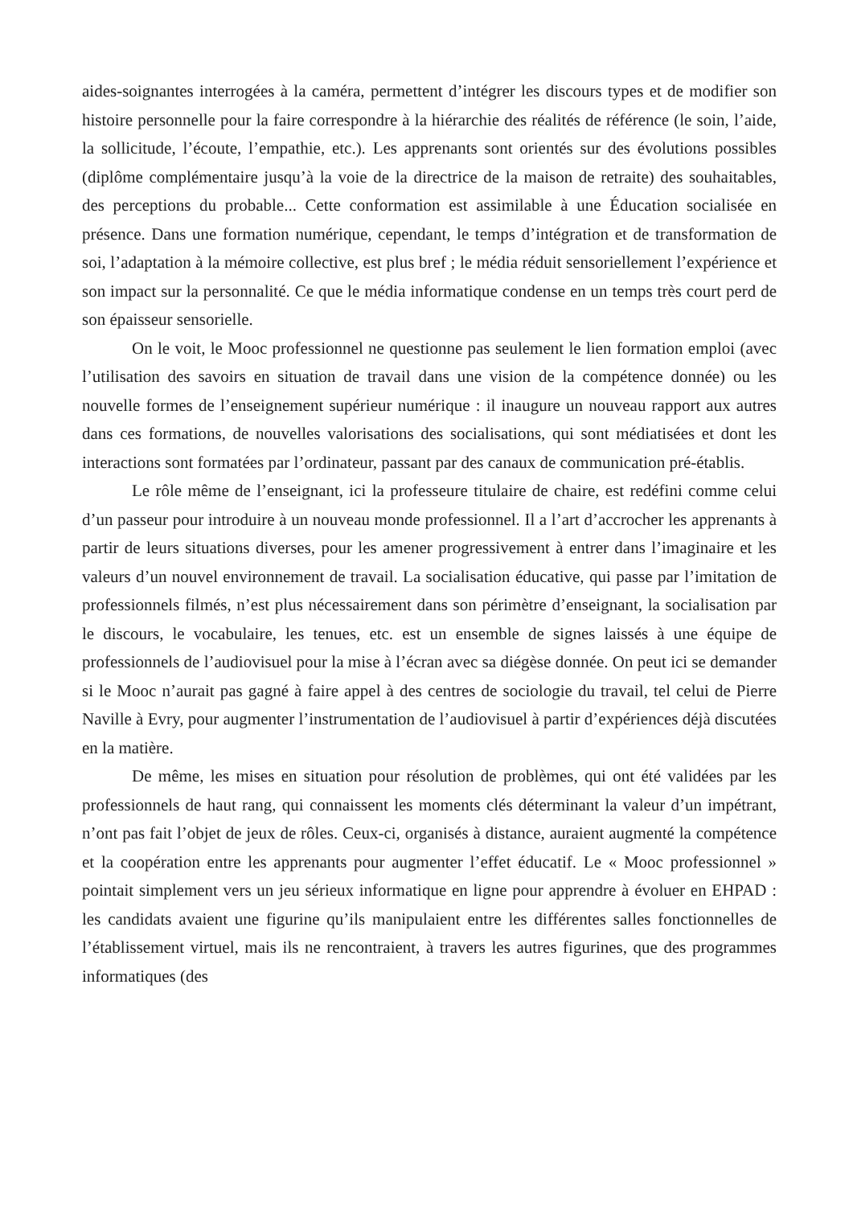aides-soignantes interrogées à la caméra, permettent d’intégrer les discours types et de modifier son histoire personnelle pour la faire correspondre à la hiérarchie des réalités de référence (le soin, l’aide, la sollicitude, l’écoute, l’empathie, etc.). Les apprenants sont orientés sur des évolutions possibles (diplôme complémentaire jusqu’à la voie de la directrice de la maison de retraite) des souhaitables, des perceptions du probable... Cette conformation est assimilable à une Éducation socialisée en présence. Dans une formation numérique, cependant, le temps d’intégration et de transformation de soi, l’adaptation à la mémoire collective, est plus bref ; le média réduit sensoriellement l’expérience et son impact sur la personnalité. Ce que le média informatique condense en un temps très court perd de son épaisseur sensorielle.
On le voit, le Mooc professionnel ne questionne pas seulement le lien formation emploi (avec l’utilisation des savoirs en situation de travail dans une vision de la compétence donnée) ou les nouvelle formes de l’enseignement supérieur numérique : il inaugure un nouveau rapport aux autres dans ces formations, de nouvelles valorisations des socialisations, qui sont médiatisées et dont les interactions sont formatées par l’ordinateur, passant par des canaux de communication pré-établis.
Le rôle même de l’enseignant, ici la professeure titulaire de chaire, est redéfini comme celui d’un passeur pour introduire à un nouveau monde professionnel. Il a l’art d’accrocher les apprenants à partir de leurs situations diverses, pour les amener progressivement à entrer dans l’imaginaire et les valeurs d’un nouvel environnement de travail. La socialisation éducative, qui passe par l’imitation de professionnels filmés, n’est plus nécessairement dans son périmètre d’enseignant, la socialisation par le discours, le vocabulaire, les tenues, etc. est un ensemble de signes laissés à une équipe de professionnels de l’audiovisuel pour la mise à l’écran avec sa diégèse donnée. On peut ici se demander si le Mooc n’aurait pas gagné à faire appel à des centres de sociologie du travail, tel celui de Pierre Naville à Evry, pour augmenter l’instrumentation de l’audiovisuel à partir d’expériences déjà discutées en la matière.
De même, les mises en situation pour résolution de problèmes, qui ont été validées par les professionnels de haut rang, qui connaissent les moments clés déterminant la valeur d’un impétrant, n’ont pas fait l’objet de jeux de rôles. Ceux-ci, organisés à distance, auraient augmenté la compétence et la coopération entre les apprenants pour augmenter l’effet éducatif. Le « Mooc professionnel » pointait simplement vers un jeu sérieux informatique en ligne pour apprendre à évoluer en EHPAD : les candidats avaient une figurine qu’ils manipulaient entre les différentes salles fonctionnelles de l’établissement virtuel, mais ils ne rencontraient, à travers les autres figurines, que des programmes informatiques (des